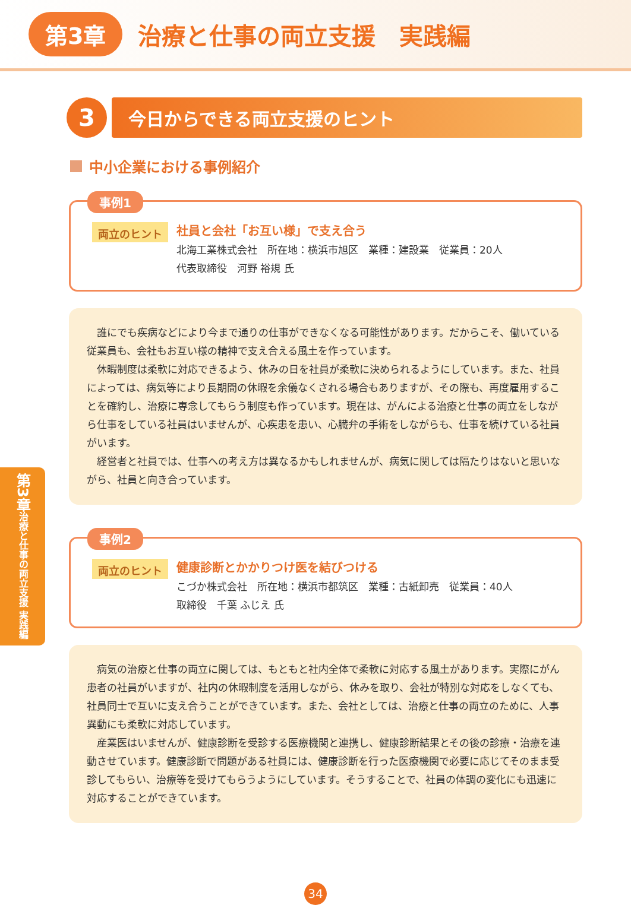第3章
治療と仕事の両立支援　実践編
3
今日からできる両立支援のヒント
中小企業における事例紹介
事例1
両立のヒント
社員と会社「お互い様」で支え合う
北海工業株式会社　所在地：横浜市旭区　業種：建設業　従業員：20人
代表取締役　河野 裕規 氏
誰にでも疾病などにより今まで通りの仕事ができなくなる可能性があります。だからこそ、働いている従業員も、会社もお互い様の精神で支え合える風土を作っています。
休暇制度は柔軟に対応できるよう、休みの日を社員が柔軟に決められるようにしています。また、社員によっては、病気等により長期間の休暇を余儀なくされる場合もありますが、その際も、再度雇用することを確約し、治療に専念してもらう制度も作っています。現在は、がんによる治療と仕事の両立をしながら仕事をしている社員はいませんが、心疾患を患い、心臓弁の手術をしながらも、仕事を続けている社員がいます。
経営者と社員では、仕事への考え方は異なるかもしれませんが、病気に関しては隔たりはないと思いながら、社員と向き合っています。
事例2
両立のヒント
健康診断とかかりつけ医を結びつける
こづか株式会社　所在地：横浜市都筑区　業種：古紙卸売　従業員：40人
取締役　千葉 ふじえ 氏
病気の治療と仕事の両立に関しては、もともと社内全体で柔軟に対応する風土があります。実際にがん患者の社員がいますが、社内の休暇制度を活用しながら、休みを取り、会社が特別な対応をしなくても、社員同士で互いに支え合うことができています。また、会社としては、治療と仕事の両立のために、人事異動にも柔軟に対応しています。
産業医はいませんが、健康診断を受診する医療機関と連携し、健康診断結果とその後の診療・治療を連動させています。健康診断で問題がある社員には、健康診断を行った医療機関で必要に応じてそのまま受診してもらい、治療等を受けてもらうようにしています。そうすることで、社員の体調の変化にも迅速に対応することができています。
第3章 治療と仕事の両立支援 実践編
34